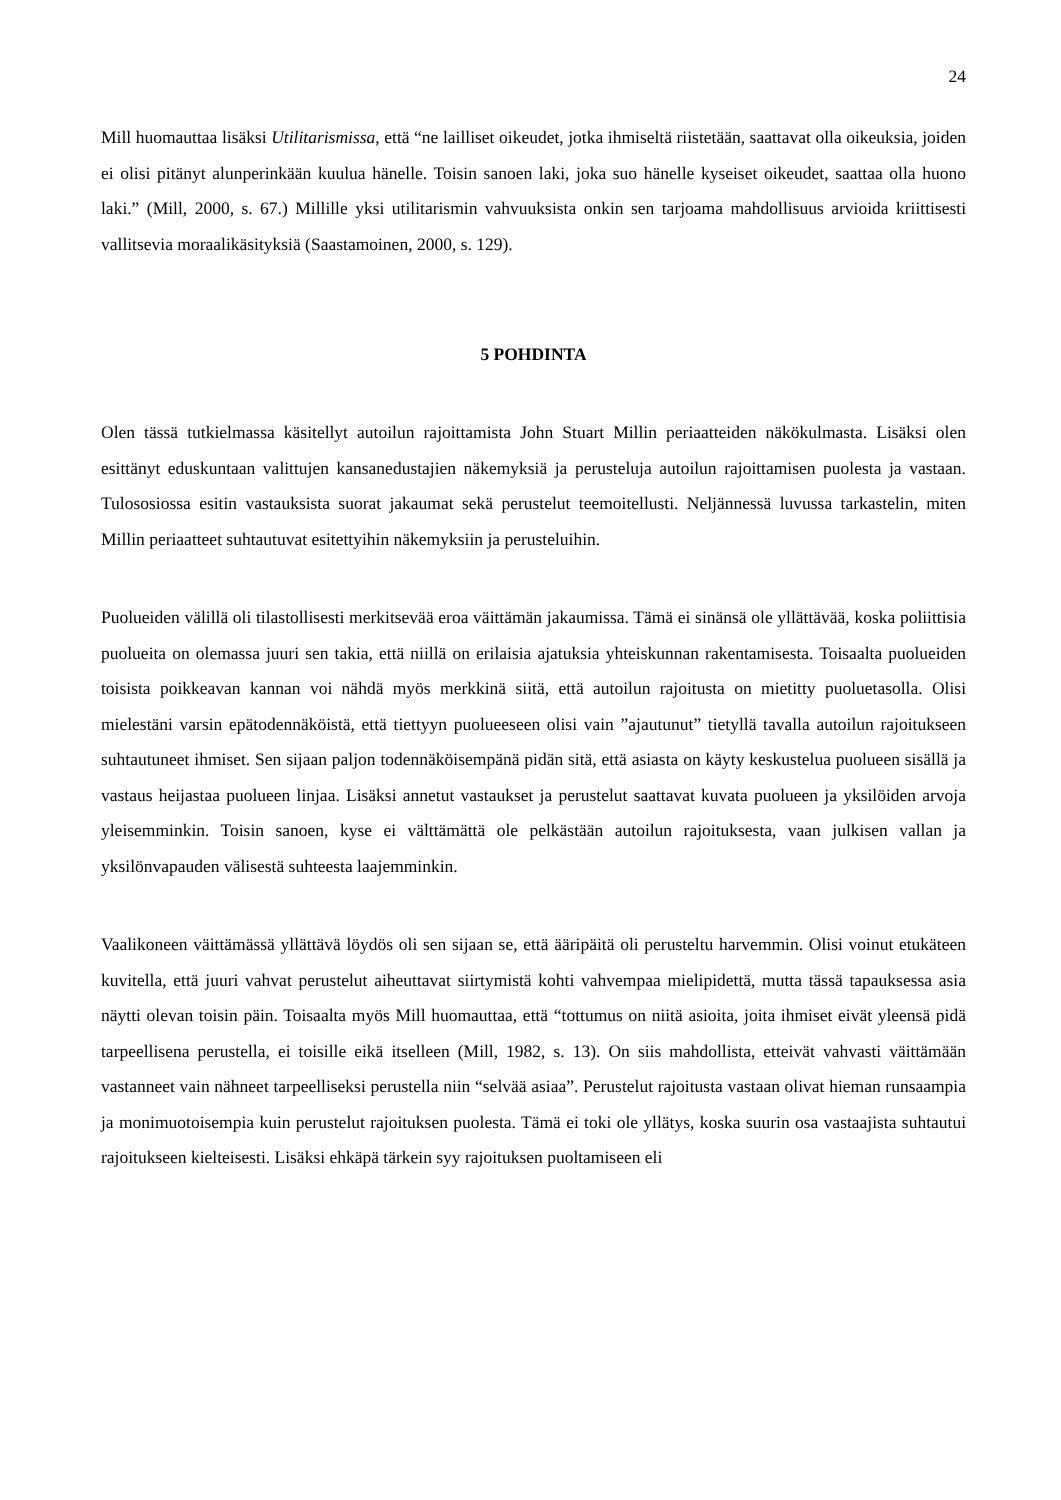24
Mill huomauttaa lisäksi Utilitarismissa, että “ne lailliset oikeudet, jotka ihmiseltä riistetään, saattavat olla oikeuksia, joiden ei olisi pitänyt alunperinkään kuulua hänelle. Toisin sanoen laki, joka suo hänelle kyseiset oikeudet, saattaa olla huono laki.” (Mill, 2000, s. 67.) Millille yksi utilitarismin vahvuuksista onkin sen tarjoama mahdollisuus arvioida kriittisesti vallitsevia moraalikäsityksiä (Saastamoinen, 2000, s. 129).
5 POHDINTA
Olen tässä tutkielmassa käsitellyt autoilun rajoittamista John Stuart Millin periaatteiden näkökulmasta. Lisäksi olen esittänyt eduskuntaan valittujen kansanedustajien näkemyksiä ja perusteluja autoilun rajoittamisen puolesta ja vastaan. Tulososiossa esitin vastauksista suorat jakaumat sekä perustelut teemoitellusti. Neljännessä luvussa tarkastelin, miten Millin periaatteet suhtautuvat esitettyihin näkemyksiin ja perusteluihin.
Puolueiden välillä oli tilastollisesti merkitsevää eroa väittämän jakaumissa. Tämä ei sinänsä ole yllättävää, koska poliittisia puolueita on olemassa juuri sen takia, että niillä on erilaisia ajatuksia yhteiskunnan rakentamisesta. Toisaalta puolueiden toisista poikkeavan kannan voi nähdä myös merkkinä siitä, että autoilun rajoitusta on mietitty puoluetasolla. Olisi mielestäni varsin epätodennäköistä, että tiettyyn puolueeseen olisi vain ”ajautunut” tietyllä tavalla autoilun rajoitukseen suhtautuneet ihmiset. Sen sijaan paljon todennäköisempänä pidän sitä, että asiasta on käyty keskustelua puolueen sisällä ja vastaus heijastaa puolueen linjaa. Lisäksi annetut vastaukset ja perustelut saattavat kuvata puolueen ja yksilöiden arvoja yleisemminkin. Toisin sanoen, kyse ei välttämättä ole pelkästään autoilun rajoituksesta, vaan julkisen vallan ja yksilönvapauden välisestä suhteesta laajemminkin.
Vaalikoneen väittämässä yllättävä löydös oli sen sijaan se, että ääripäitä oli perusteltu harvemmin. Olisi voinut etukäteen kuvitella, että juuri vahvat perustelut aiheuttavat siirtymistä kohti vahvempaa mielipidettä, mutta tässä tapauksessa asia näytti olevan toisin päin. Toisaalta myös Mill huomauttaa, että “tottumus on niitä asioita, joita ihmiset eivät yleensä pidä tarpeellisena perustella, ei toisille eikä itselleen (Mill, 1982, s. 13). On siis mahdollista, etteivät vahvasti väittämään vastanneet vain nähneet tarpeelliseksi perustella niin “selvää asiaa”. Perustelut rajoitusta vastaan olivat hieman runsaampia ja monimuotoisempia kuin perustelut rajoituksen puolesta. Tämä ei toki ole yllätys, koska suurin osa vastaajista suhtautui rajoitukseen kielteisesti. Lisäksi ehkäpä tärkein syy rajoituksen puoltamiseen eli